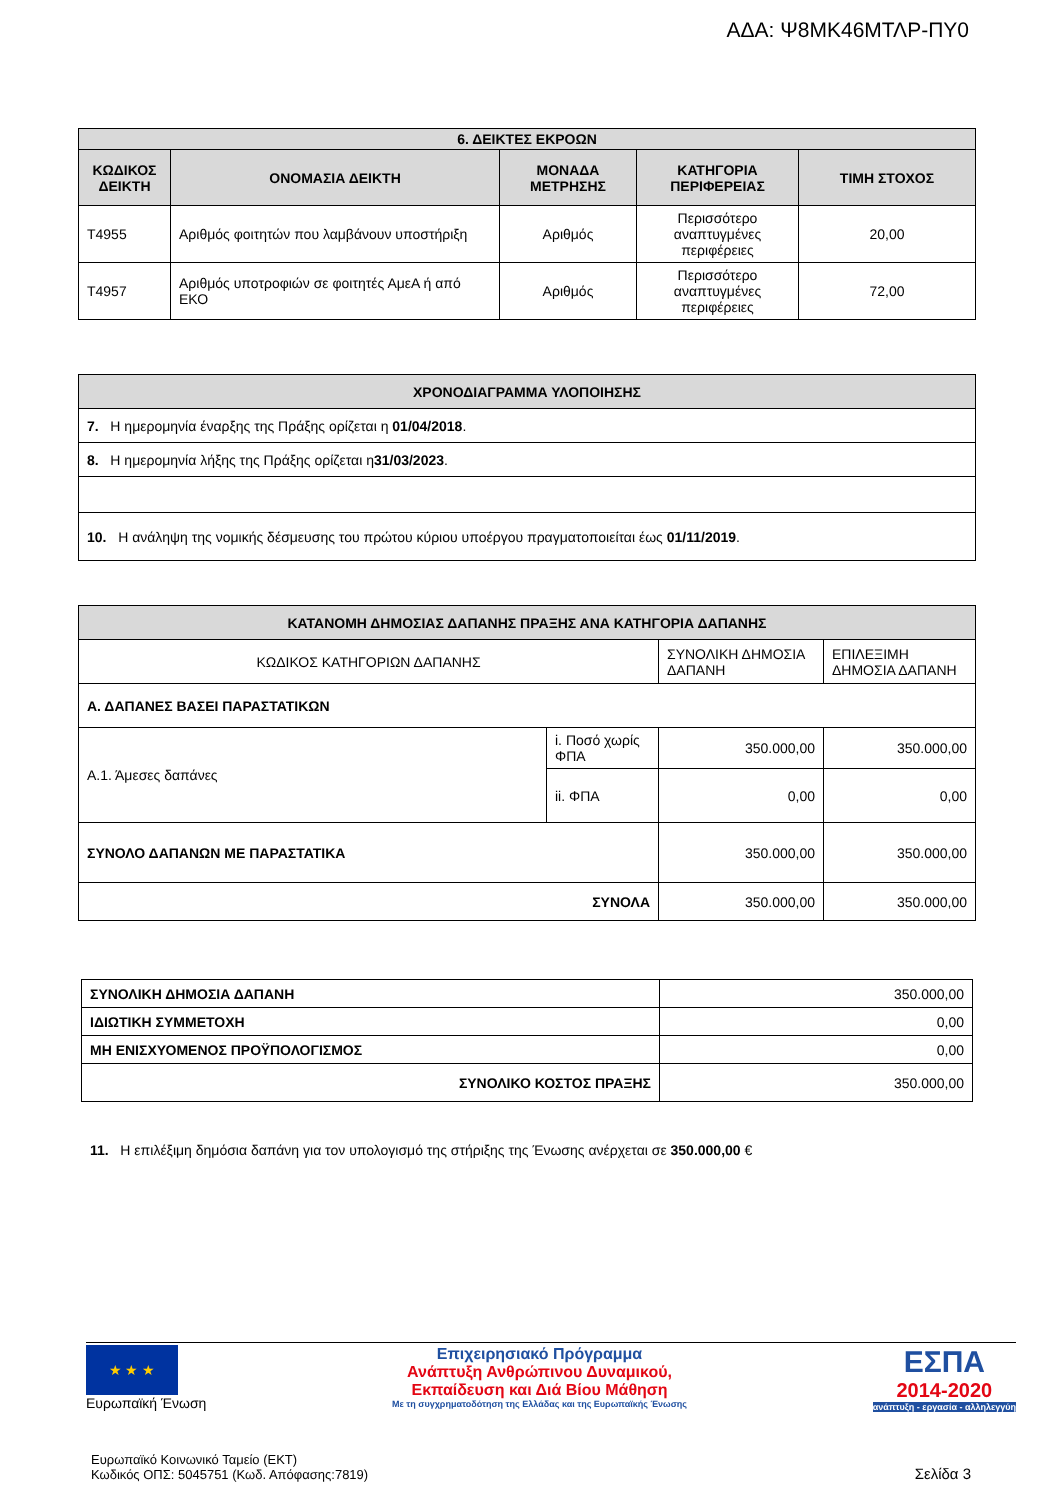ΑΔΑ: Ψ8ΜΚ46ΜΤΛΡ-ΠΥ0
| 6. ΔΕΙΚΤΕΣ ΕΚΡΟΩΝ | | | | |
| ΚΩΔΙΚΟΣ ΔΕΙΚΤΗ | ΟΝΟΜΑΣΙΑ ΔΕΙΚΤΗ | ΜΟΝΑΔΑ ΜΕΤΡΗΣΗΣ | ΚΑΤΗΓΟΡΙΑ ΠΕΡΙΦΕΡΕΙΑΣ | ΤΙΜΗ ΣΤΟΧΟΣ |
| T4955 | Αριθμός φοιτητών που λαμβάνουν υποστήριξη | Αριθμός | Περισσότερο αναπτυγμένες περιφέρειες | 20,00 |
| T4957 | Αριθμός υποτροφιών σε φοιτητές ΑμεΑ ή από ΕΚΟ | Αριθμός | Περισσότερο αναπτυγμένες περιφέρειες | 72,00 |
| ΧΡΟΝΟΔΙΑΓΡΑΜΜΑ ΥΛΟΠΟΙΗΣΗΣ |
| 7. Η ημερομηνία έναρξης της Πράξης ορίζεται η 01/04/2018 . |
| 8. Η ημερομηνία λήξης της Πράξης ορίζεται η 31/03/2023 . |
| 10. Η ανάληψη της νομικής δέσμευσης του πρώτου κύριου υποέργου πραγματοποιείται έως 01/11/2019 . |
| ΚΑΤΑΝΟΜΗ ΔΗΜΟΣΙΑΣ ΔΑΠΑΝΗΣ ΠΡΑΞΗΣ ΑΝΑ ΚΑΤΗΓΟΡΙΑ ΔΑΠΑΝΗΣ | | | |
| ΚΩΔΙΚΟΣ ΚΑΤΗΓΟΡΙΩΝ ΔΑΠΑΝΗΣ | | ΣΥΝΟΛΙΚΗ ΔΗΜΟΣΙΑ ΔΑΠΑΝΗ | ΕΠΙΛΕΞΙΜΗ ΔΗΜΟΣΙΑ ΔΑΠΑΝΗ |
| Α. ΔΑΠΑΝΕΣ ΒΑΣΕΙ ΠΑΡΑΣΤΑΤΙΚΩΝ | | | |
| Α.1. Άμεσες δαπάνες | i. Ποσό χωρίς ΦΠΑ | 350.000,00 | 350.000,00 |
| | ii. ΦΠΑ | 0,00 | 0,00 |
| ΣΥΝΟΛΟ ΔΑΠΑΝΩΝ ΜΕ ΠΑΡΑΣΤΑΤΙΚΑ | | 350.000,00 | 350.000,00 |
| ΣΥΝΟΛΑ | | 350.000,00 | 350.000,00 |
| ΣΥΝΟΛΙΚΗ ΔΗΜΟΣΙΑ ΔΑΠΑΝΗ | 350.000,00 |
| ΙΔΙΩΤΙΚΗ ΣΥΜΜΕΤΟΧΗ | 0,00 |
| ΜΗ ΕΝΙΣΧΥΟΜΕΝΟΣ ΠΡΟΫΠΟΛΟΓΙΣΜΟΣ | 0,00 |
| ΣΥΝΟΛΙΚΟ ΚΟΣΤΟΣ ΠΡΑΞΗΣ | 350.000,00 |
11. Η επιλέξιμη δημόσια δαπάνη για τον υπολογισμό της στήριξης της Ένωσης ανέρχεται σε 350.000,00 €
★ ★ ★
Ευρωπαϊκή Ένωση
Επιχειρησιακό Πρόγραμμα
Ανάπτυξη Ανθρώπινου Δυναμικού,
Εκπαίδευση και Διά Βίου Μάθηση
Με τη συγχρηματοδότηση της Ελλάδας και της Ευρωπαϊκής Ένωσης
ΕΣΠΑ
2014-2020
ανάπτυξη - εργασία - αλληλεγγύη
Ευρωπαϊκό Κοινωνικό Ταμείο (ΕΚΤ)
Κωδικός ΟΠΣ: 5045751 (Κωδ. Απόφασης:7819)
Σελίδα 3